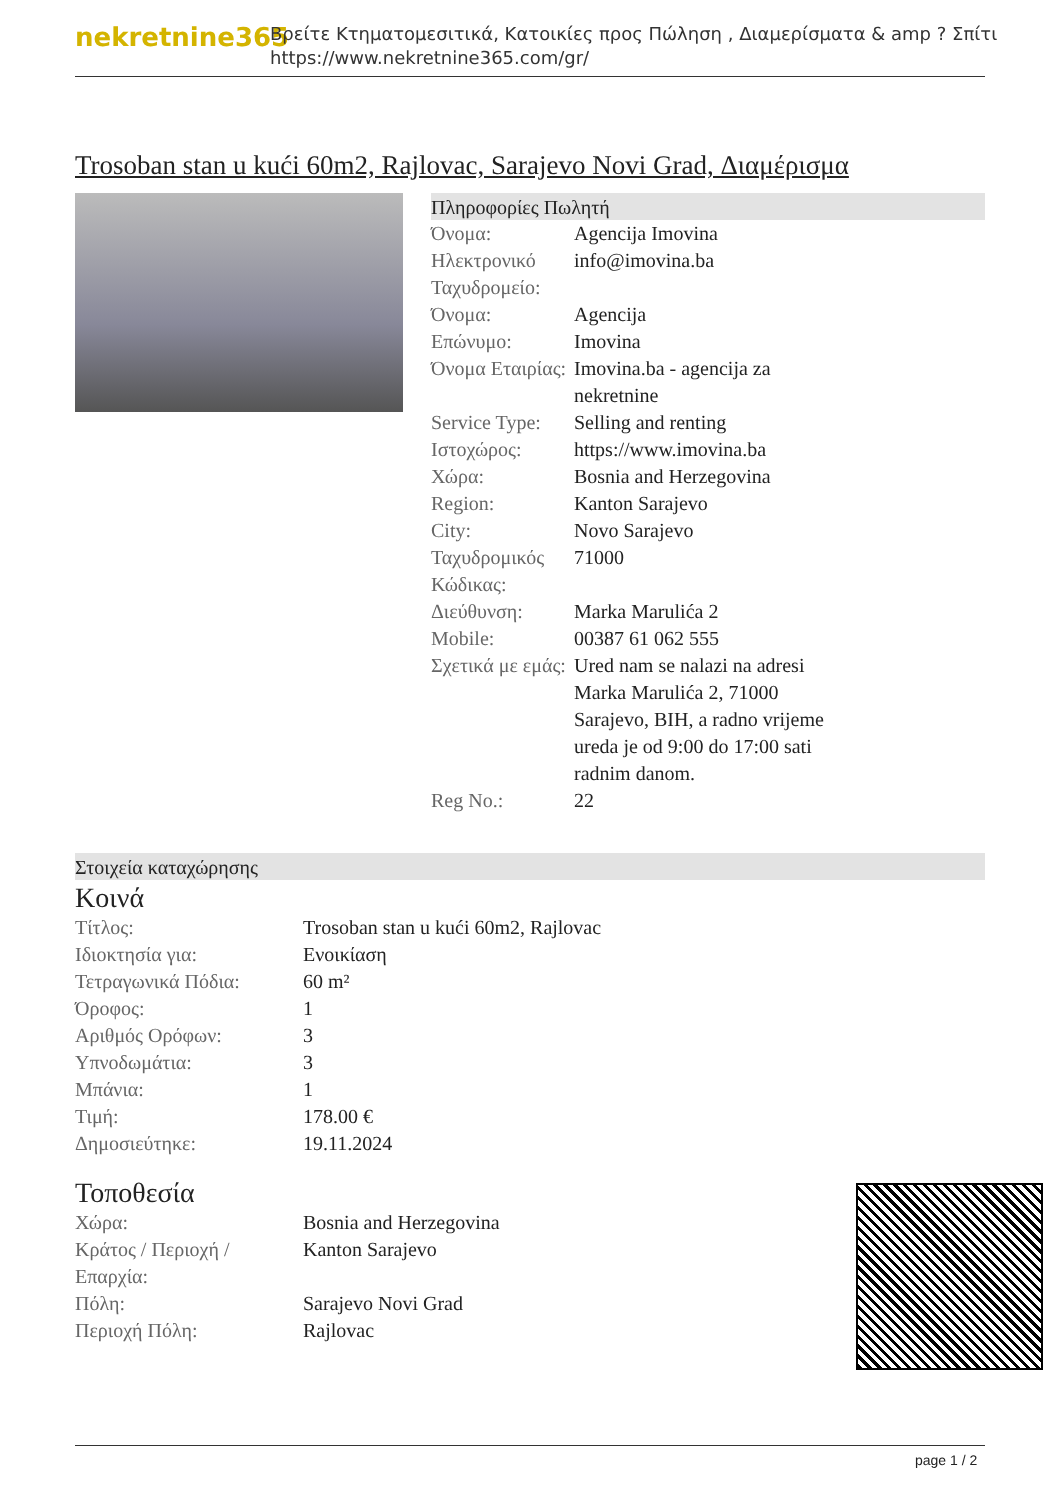nekretnine365
Βρείτε Κτηματομεσιτικά, Κατοικίες προς Πώληση , Διαμερίσματα & amp ? Σπίτι
https://www.nekretnine365.com/gr/
Trosoban stan u kući 60m2, Rajlovac, Sarajevo Novi Grad, Διαμέρισμα
Πληροφορίες Πωλητή
| Όνομα: | Agencija Imovina |
| Ηλεκτρονικό Ταχυδρομείο: | info@imovina.ba |
| Όνομα: | Agencija |
| Επώνυμο: | Imovina |
| Όνομα Εταιρίας: | Imovina.ba - agencija za nekretnine |
| Service Type: | Selling and renting |
| Ιστοχώρος: | https://www.imovina.ba |
| Χώρα: | Bosnia and Herzegovina |
| Region: | Kanton Sarajevo |
| City: | Novo Sarajevo |
| Ταχυδρομικός Κώδικας: | 71000 |
| Διεύθυνση: | Marka Marulića 2 |
| Mobile: | 00387 61 062 555 |
| Σχετικά με εμάς: | Ured nam se nalazi na adresi Marka Marulića 2, 71000 Sarajevo, BIH, a radno vrijeme ureda je od 9:00 do 17:00 sati radnim danom. |
| Reg No.: | 22 |
Στοιχεία καταχώρησης
Κοινά
| Τίτλος: | Trosoban stan u kući 60m2, Rajlovac |
| Ιδιοκτησία για: | Ενοικίαση |
| Τετραγωνικά Πόδια: | 60 m² |
| Όροφος: | 1 |
| Αριθμός Ορόφων: | 3 |
| Υπνοδωμάτια: | 3 |
| Μπάνια: | 1 |
| Τιμή: | 178.00 € |
| Δημοσιεύτηκε: | 19.11.2024 |
Τοποθεσία
| Χώρα: | Bosnia and Herzegovina |
| Κράτος / Περιοχή / Επαρχία: | Kanton Sarajevo |
| Πόλη: | Sarajevo Novi Grad |
| Περιοχή Πόλη: | Rajlovac |
page 1 / 2